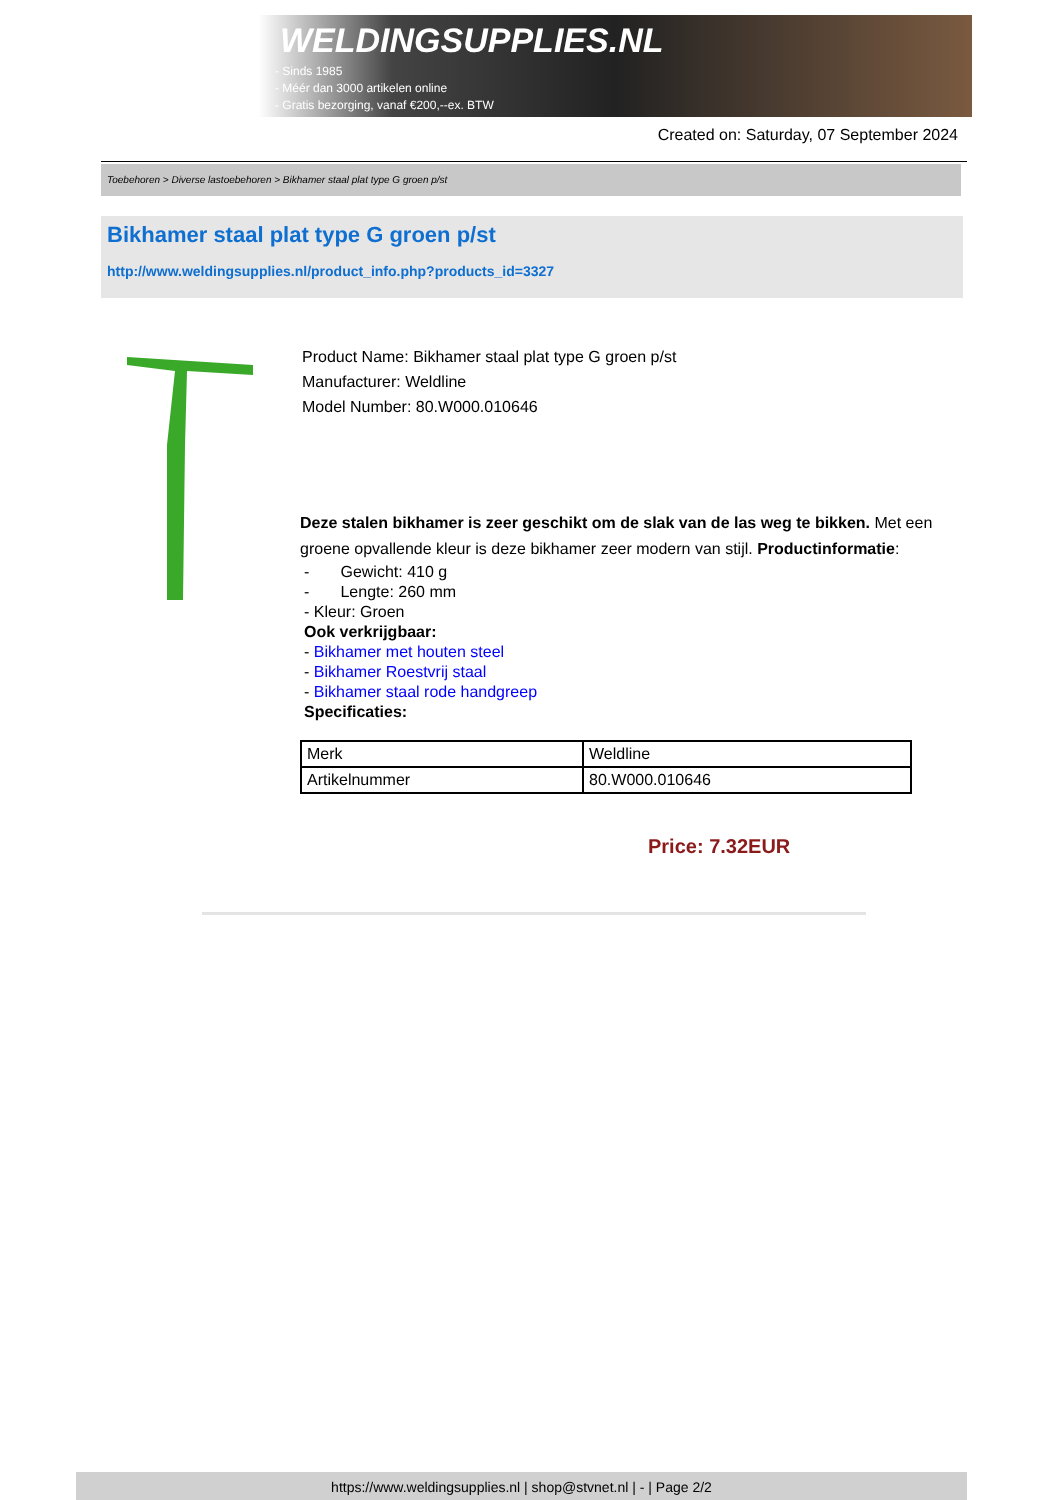WELDINGSUPPLIES.NL
- Sinds 1985
- Méér dan 3000 artikelen online
- Gratis bezorging, vanaf €200,--ex. BTW
Created on: Saturday, 07 September 2024
Toebehoren > Diverse lastoebehoren > Bikhamer staal plat type G groen p/st
Bikhamer staal plat type G groen p/st
http://www.weldingsupplies.nl/product_info.php?products_id=3327
Product Name: Bikhamer staal plat type G groen p/st
Manufacturer: Weldline
Model Number: 80.W000.010646
Deze stalen bikhamer is zeer geschikt om de slak van de las weg te bikken. Met een groene opvallende kleur is deze bikhamer zeer modern van stijl. Productinformatie:
- Gewicht: 410 g
- Lengte: 260 mm
- Kleur: Groen
Ook verkrijgbaar:
- Bikhamer met houten steel
- Bikhamer Roestvrij staal
- Bikhamer staal rode handgreep
Specificaties:
| Merk | Weldline |
| Artikelnummer | 80.W000.010646 |
Price: 7.32EUR
https://www.weldingsupplies.nl | shop@stvnet.nl | - | Page 2/2